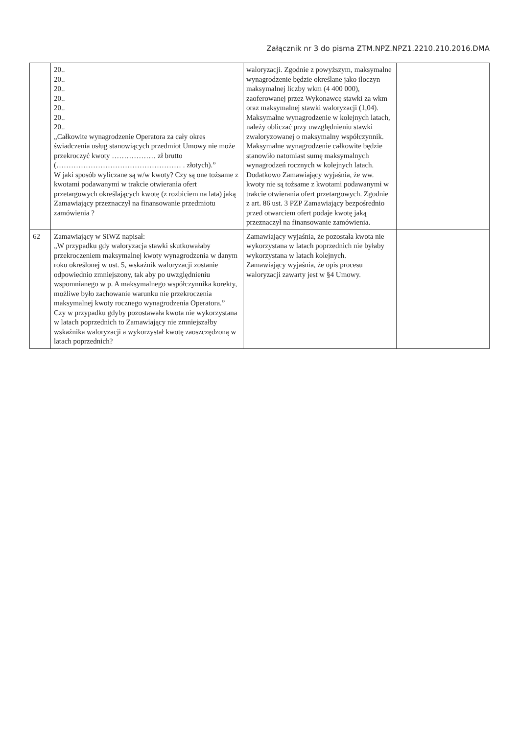Załącznik nr 3 do pisma ZTM.NPZ.NPZ1.2210.210.2016.DMA
| | 20.. 20.. 20.. 20.. 20.. 20.. 20.. „Całkowite wynagrodzenie Operatora za cały okres świadczenia usług stanowiących przedmiot Umowy nie może przekroczyć kwoty ……………… zł brutto (…………………………………………… . złotych).” W jaki sposób wyliczane są w/w kwoty? Czy są one tożsame z kwotami podawanymi w trakcie otwierania ofert przetargowych określających kwotę (z rozbiciem na lata) jaką Zamawiający przeznaczył na finansowanie przedmiotu zamówienia ? | waloryzacji. Zgodnie z powyższym, maksymalne wynagrodzenie będzie określane jako iloczyn maksymalnej liczby wkm (4 400 000), zaoferowanej przez Wykonawcę stawki za wkm oraz maksymalnej stawki waloryzacji (1,04). Maksymalne wynagrodzenie w kolejnych latach, należy obliczać przy uwzględnieniu stawki zwaloryzowanej o maksymalny współczynnik. Maksymalne wynagrodzenie całkowite będzie stanowiło natomiast sumę maksymalnych wynagrodzeń rocznych w kolejnych latach. Dodatkowo Zamawiający wyjaśnia, że ww. kwoty nie są tożsame z kwotami podawanymi w trakcie otwierania ofert przetargowych. Zgodnie z art. 86 ust. 3 PZP Zamawiający bezpośrednio przed otwarciem ofert podaje kwotę jaką przeznaczył na finansowanie zamówienia. | |
| 62 | Zamawiający w SIWZ napisał: „W przypadku gdy waloryzacja stawki skutkowałaby przekroczeniem maksymalnej kwoty wynagrodzenia w danym roku określonej w ust. 5, wskaźnik waloryzacji zostanie odpowiednio zmniejszony, tak aby po uwzględnieniu wspomnianego w p. A maksymalnego współczynnika korekty, możliwe było zachowanie warunku nie przekroczenia maksymalnej kwoty rocznego wynagrodzenia Operatora.” Czy w przypadku gdyby pozostawała kwota nie wykorzystana w latach poprzednich to Zamawiający nie zmniejszałby wskaźnika waloryzacji a wykorzystał kwotę zaoszczędzoną w latach poprzednich? | Zamawiający wyjaśnia, że pozostała kwota nie wykorzystana w latach poprzednich nie byłaby wykorzystana w latach kolejnych. Zamawiający wyjaśnia, że opis procesu waloryzacji zawarty jest w §4 Umowy. | |